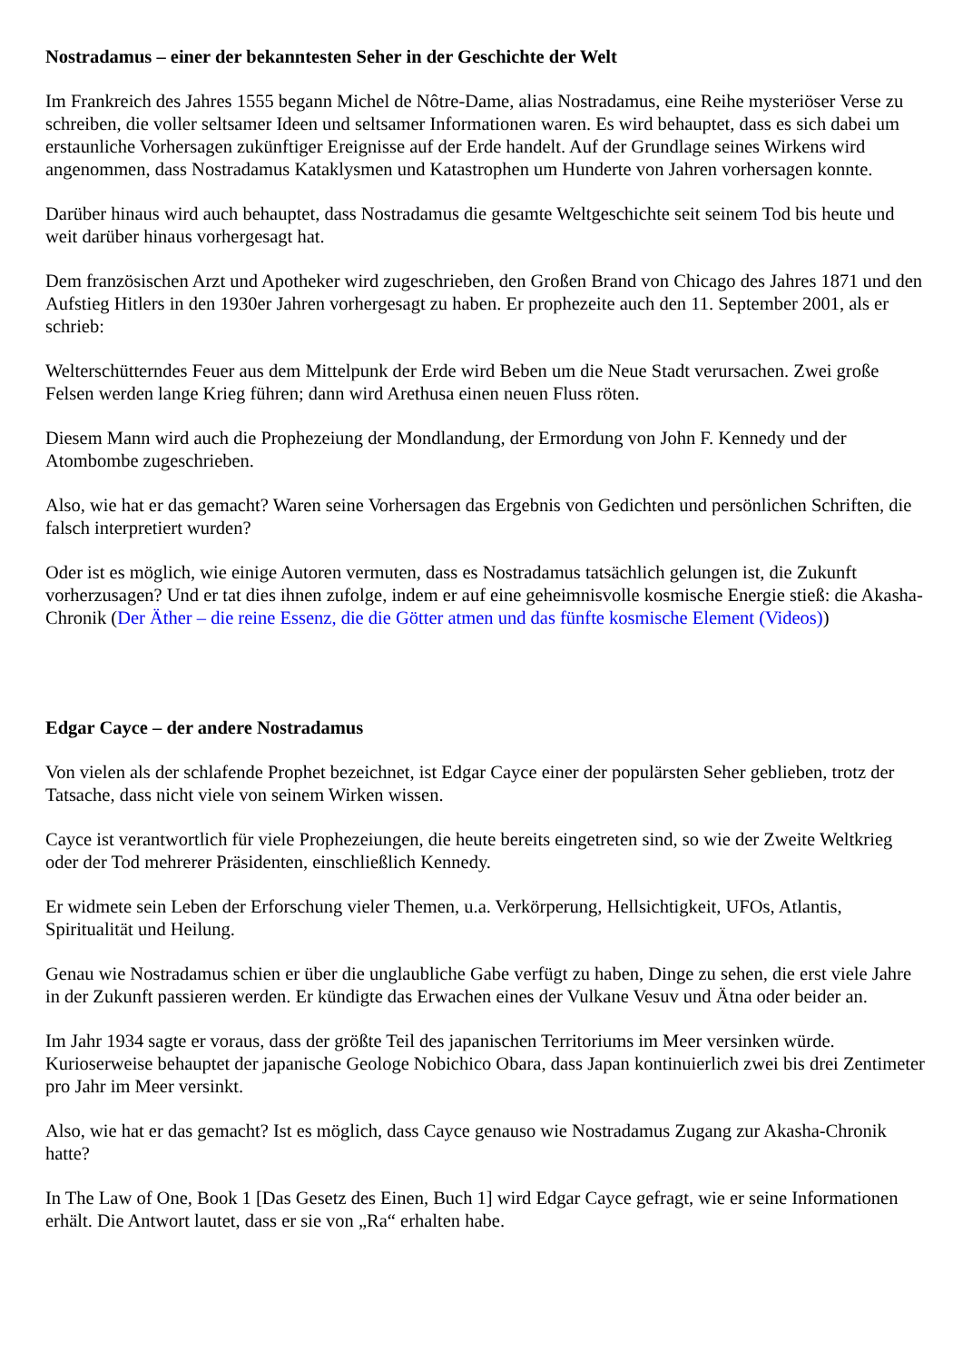Nostradamus – einer der bekanntesten Seher in der Geschichte der Welt
Im Frankreich des Jahres 1555 begann Michel de Nôtre-Dame, alias Nostradamus, eine Reihe mysteriöser Verse zu schreiben, die voller seltsamer Ideen und seltsamer Informationen waren. Es wird behauptet, dass es sich dabei um erstaunliche Vorhersagen zukünftiger Ereignisse auf der Erde handelt. Auf der Grundlage seines Wirkens wird angenommen, dass Nostradamus Kataklysmen und Katastrophen um Hunderte von Jahren vorhersagen konnte.
Darüber hinaus wird auch behauptet, dass Nostradamus die gesamte Weltgeschichte seit seinem Tod bis heute und weit darüber hinaus vorhergesagt hat.
Dem französischen Arzt und Apotheker wird zugeschrieben, den Großen Brand von Chicago des Jahres 1871 und den Aufstieg Hitlers in den 1930er Jahren vorhergesagt zu haben. Er prophezeite auch den 11. September 2001, als er schrieb:
Welterschütterndes Feuer aus dem Mittelpunk der Erde wird Beben um die Neue Stadt verursachen. Zwei große Felsen werden lange Krieg führen; dann wird Arethusa einen neuen Fluss röten.
Diesem Mann wird auch die Prophezeiung der Mondlandung, der Ermordung von John F. Kennedy und der Atombombe zugeschrieben.
Also, wie hat er das gemacht? Waren seine Vorhersagen das Ergebnis von Gedichten und persönlichen Schriften, die falsch interpretiert wurden?
Oder ist es möglich, wie einige Autoren vermuten, dass es Nostradamus tatsächlich gelungen ist, die Zukunft vorherzusagen? Und er tat dies ihnen zufolge, indem er auf eine geheimnisvolle kosmische Energie stieß: die Akasha-Chronik (Der Äther – die reine Essenz, die die Götter atmen und das fünfte kosmische Element (Videos))
Edgar Cayce – der andere Nostradamus
Von vielen als der schlafende Prophet bezeichnet, ist Edgar Cayce einer der populärsten Seher geblieben, trotz der Tatsache, dass nicht viele von seinem Wirken wissen.
Cayce ist verantwortlich für viele Prophezeiungen, die heute bereits eingetreten sind, so wie der Zweite Weltkrieg oder der Tod mehrerer Präsidenten, einschließlich Kennedy.
Er widmete sein Leben der Erforschung vieler Themen, u.a. Verkörperung, Hellsichtigkeit, UFOs, Atlantis, Spiritualität und Heilung.
Genau wie Nostradamus schien er über die unglaubliche Gabe verfügt zu haben, Dinge zu sehen, die erst viele Jahre in der Zukunft passieren werden. Er kündigte das Erwachen eines der Vulkane Vesuv und Ätna oder beider an.
Im Jahr 1934 sagte er voraus, dass der größte Teil des japanischen Territoriums im Meer versinken würde. Kurioserweise behauptet der japanische Geologe Nobichico Obara, dass Japan kontinuierlich zwei bis drei Zentimeter pro Jahr im Meer versinkt.
Also, wie hat er das gemacht? Ist es möglich, dass Cayce genauso wie Nostradamus Zugang zur Akasha-Chronik hatte?
In The Law of One, Book 1 [Das Gesetz des Einen, Buch 1] wird Edgar Cayce gefragt, wie er seine Informationen erhält. Die Antwort lautet, dass er sie von „Ra“ erhalten habe.